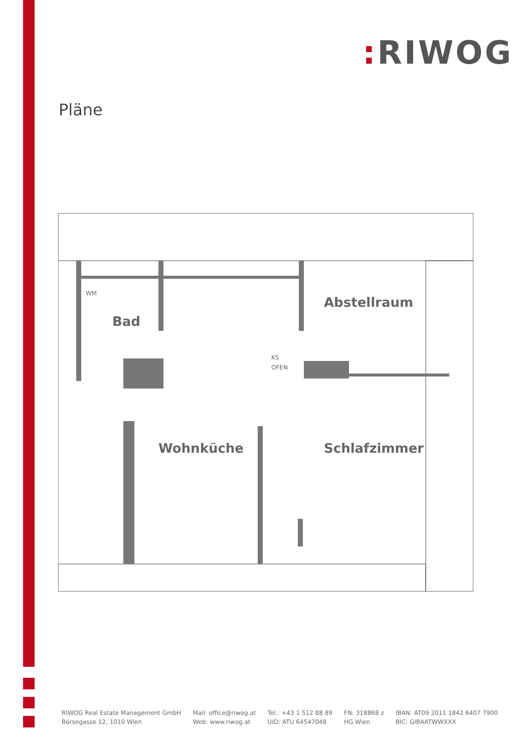: RIWOG
Pläne
Bad
Abstellraum
Wohnküche
Schlafzimmer
WM
KS
OFEN
RIWOG Real Estate Management GmbH
Börsegasse 12, 1010 Wien
Mail: office@riwog.at
Web: www.riwog.at
Tel.: +43 1 512 88 89
UID: ATU 64547048
FN: 318868 z
HG Wien
IBAN: AT09 2011 1842 6407 7900
BIC: GIBAATWWXXX